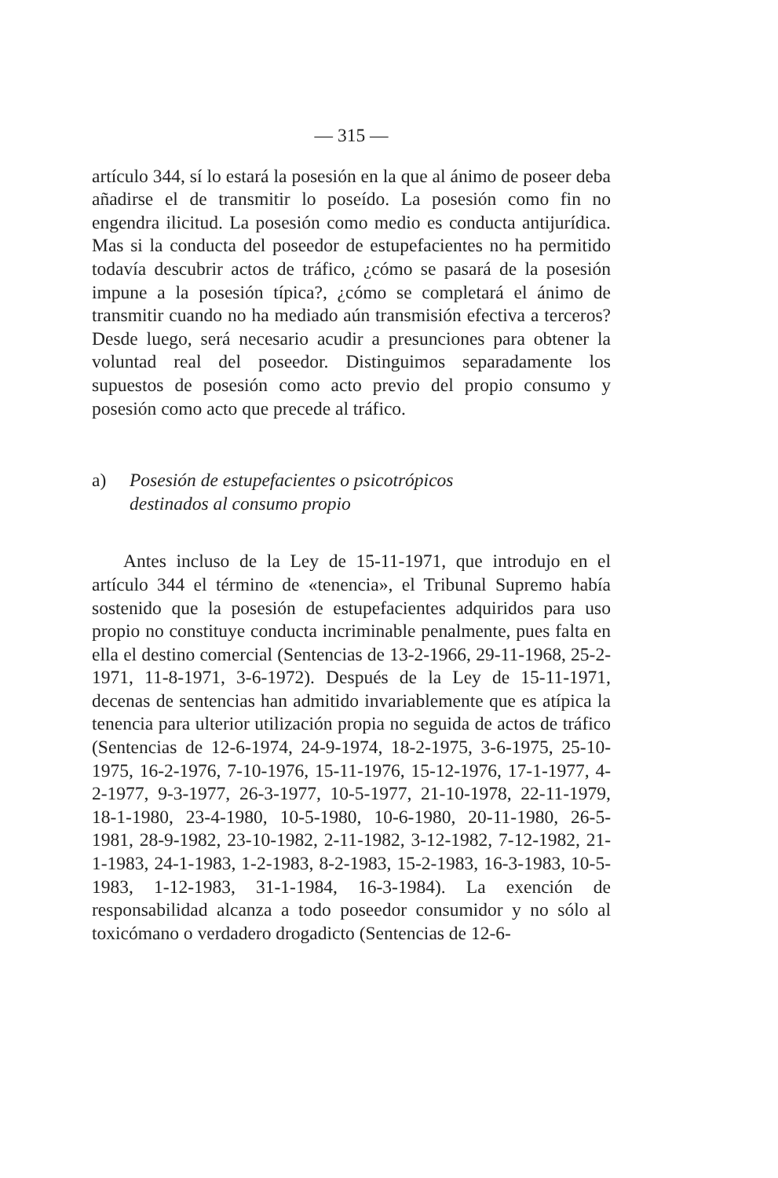— 315 —
artículo 344, sí lo estará la posesión en la que al ánimo de poseer deba añadirse el de transmitir lo poseído. La posesión como fin no engendra ilicitud. La posesión como medio es conducta antijurídica. Mas si la conducta del poseedor de estupefacientes no ha permitido todavía descubrir actos de tráfico, ¿cómo se pasará de la posesión impune a la posesión típica?, ¿cómo se completará el ánimo de transmitir cuando no ha mediado aún transmisión efectiva a terceros? Desde luego, será necesario acudir a presunciones para obtener la voluntad real del poseedor. Distinguimos separadamente los supuestos de posesión como acto previo del propio consumo y posesión como acto que precede al tráfico.
a) Posesión de estupefacientes o psicotrópicos
destinados al consumo propio
Antes incluso de la Ley de 15-11-1971, que introdujo en el artículo 344 el término de «tenencia», el Tribunal Supremo había sostenido que la posesión de estupefacientes adquiridos para uso propio no constituye conducta incriminable penalmente, pues falta en ella el destino comercial (Sentencias de 13-2-1966, 29-11-1968, 25-2-1971, 11-8-1971, 3-6-1972). Después de la Ley de 15-11-1971, decenas de sentencias han admitido invariablemente que es atípica la tenencia para ulterior utilización propia no seguida de actos de tráfico (Sentencias de 12-6-1974, 24-9-1974, 18-2-1975, 3-6-1975, 25-10-1975, 16-2-1976, 7-10-1976, 15-11-1976, 15-12-1976, 17-1-1977, 4-2-1977, 9-3-1977, 26-3-1977, 10-5-1977, 21-10-1978, 22-11-1979, 18-1-1980, 23-4-1980, 10-5-1980, 10-6-1980, 20-11-1980, 26-5-1981, 28-9-1982, 23-10-1982, 2-11-1982, 3-12-1982, 7-12-1982, 21-1-1983, 24-1-1983, 1-2-1983, 8-2-1983, 15-2-1983, 16-3-1983, 10-5-1983, 1-12-1983, 31-1-1984, 16-3-1984). La exención de responsabilidad alcanza a todo poseedor consumidor y no sólo al toxicómano o verdadero drogadicto (Sentencias de 12-6-